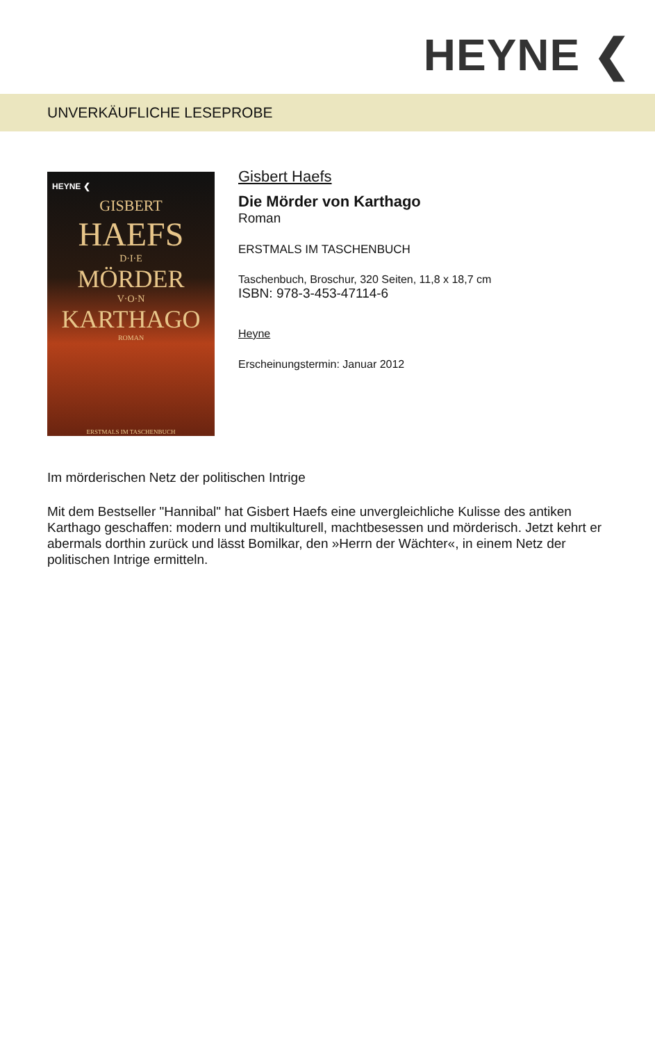HEYNE ❮
UNVERKÄUFLICHE LESEPROBE
HEYNE ❮
GISBERT
HAEFS
D·I·E
MÖRDER
V·O·N
KARTHAGO
ROMAN
ERSTMALS IM TASCHENBUCH
Gisbert Haefs
Die Mörder von Karthago
Roman
ERSTMALS IM TASCHENBUCH
Taschenbuch, Broschur, 320 Seiten, 11,8 x 18,7 cm
ISBN: 978-3-453-47114-6
Heyne
Erscheinungstermin: Januar 2012
Im mörderischen Netz der politischen Intrige
Mit dem Bestseller "Hannibal" hat Gisbert Haefs eine unvergleichliche Kulisse des antiken Karthago geschaffen: modern und multikulturell, machtbesessen und mörderisch. Jetzt kehrt er abermals dorthin zurück und lässt Bomilkar, den »Herrn der Wächter«, in einem Netz der politischen Intrige ermitteln.